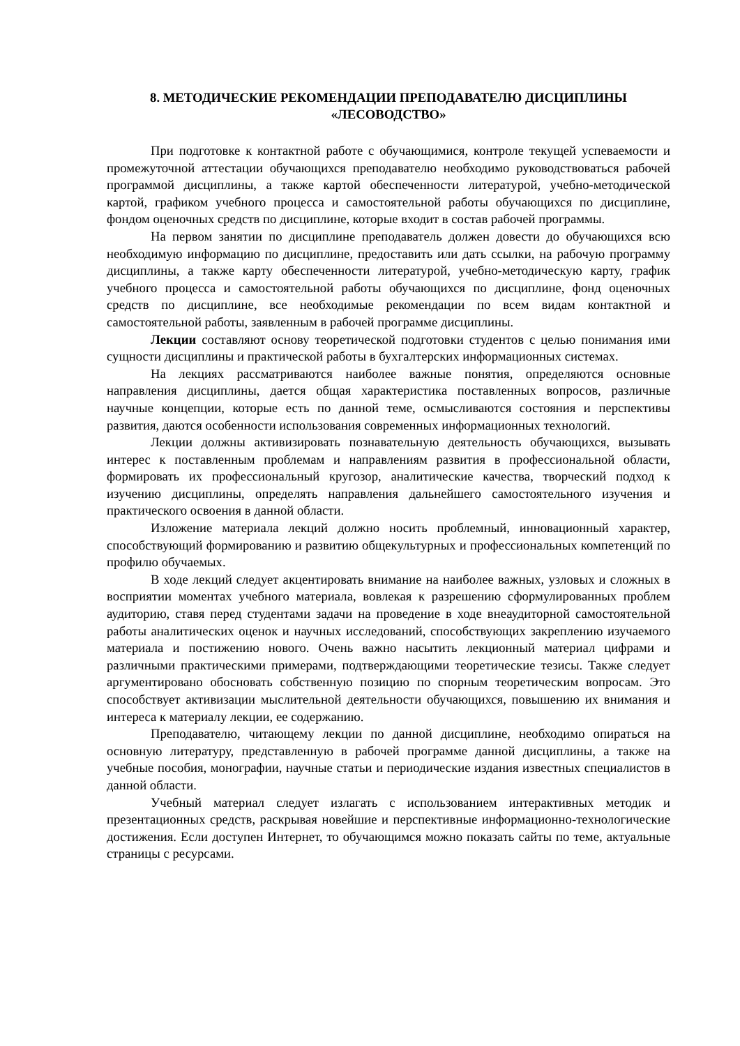8. МЕТОДИЧЕСКИЕ РЕКОМЕНДАЦИИ ПРЕПОДАВАТЕЛЮ ДИСЦИПЛИНЫ
«ЛЕСОВОДСТВО»
При подготовке к контактной работе с обучающимися, контроле текущей успеваемости и промежуточной аттестации обучающихся преподавателю необходимо руководствоваться рабочей программой дисциплины, а также картой обеспеченности литературой, учебно-методической картой, графиком учебного процесса и самостоятельной работы обучающихся по дисциплине, фондом оценочных средств по дисциплине, которые входит в состав рабочей программы.
На первом занятии по дисциплине преподаватель должен довести до обучающихся всю необходимую информацию по дисциплине, предоставить или дать ссылки, на рабочую программу дисциплины, а также карту обеспеченности литературой, учебно-методическую карту, график учебного процесса и самостоятельной работы обучающихся по дисциплине, фонд оценочных средств по дисциплине, все необходимые рекомендации по всем видам контактной и самостоятельной работы, заявленным в рабочей программе дисциплины.
Лекции составляют основу теоретической подготовки студентов с целью понимания ими сущности дисциплины и практической работы в бухгалтерских информационных системах.
На лекциях рассматриваются наиболее важные понятия, определяются основные направления дисциплины, дается общая характеристика поставленных вопросов, различные научные концепции, которые есть по данной теме, осмысливаются состояния и перспективы развития, даются особенности использования современных информационных технологий.
Лекции должны активизировать познавательную деятельность обучающихся, вызывать интерес к поставленным проблемам и направлениям развития в профессиональной области, формировать их профессиональный кругозор, аналитические качества, творческий подход к изучению дисциплины, определять направления дальнейшего самостоятельного изучения и практического освоения в данной области.
Изложение материала лекций должно носить проблемный, инновационный характер, способствующий формированию и развитию общекультурных и профессиональных компетенций по профилю обучаемых.
В ходе лекций следует акцентировать внимание на наиболее важных, узловых и сложных в восприятии моментах учебного материала, вовлекая к разрешению сформулированных проблем аудиторию, ставя перед студентами задачи на проведение в ходе внеаудиторной самостоятельной работы аналитических оценок и научных исследований, способствующих закреплению изучаемого материала и постижению нового. Очень важно насытить лекционный материал цифрами и различными практическими примерами, подтверждающими теоретические тезисы. Также следует аргументировано обосновать собственную позицию по спорным теоретическим вопросам. Это способствует активизации мыслительной деятельности обучающихся, повышению их внимания и интереса к материалу лекции, ее содержанию.
Преподавателю, читающему лекции по данной дисциплине, необходимо опираться на основную литературу, представленную в рабочей программе данной дисциплины, а также на учебные пособия, монографии, научные статьи и периодические издания известных специалистов в данной области.
Учебный материал следует излагать с использованием интерактивных методик и презентационных средств, раскрывая новейшие и перспективные информационно-технологические достижения. Если доступен Интернет, то обучающимся можно показать сайты по теме, актуальные страницы с ресурсами.